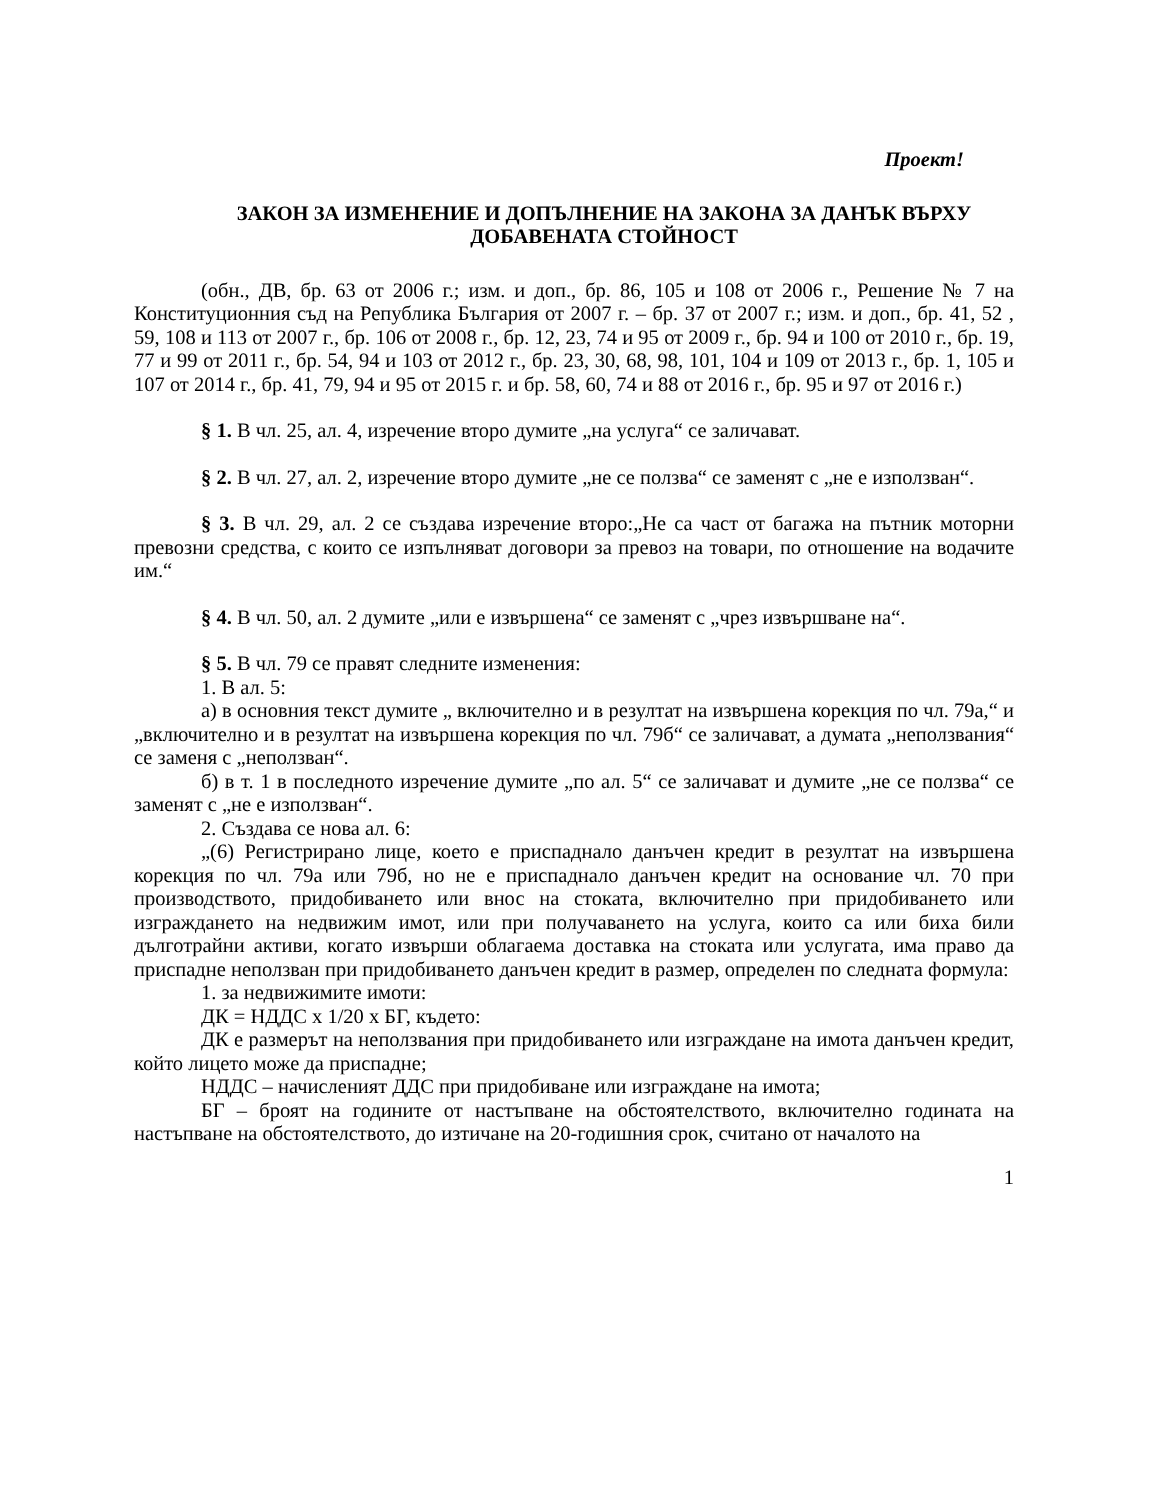Проект!
ЗАКОН ЗА ИЗМЕНЕНИЕ И ДОПЪЛНЕНИЕ НА ЗАКОНА ЗА ДАНЪК ВЪРХУ ДОБАВЕНАТА СТОЙНОСТ
(обн., ДВ, бр. 63 от 2006 г.; изм. и доп., бр. 86, 105 и 108 от 2006 г., Решение № 7 на Конституционния съд на Република България от 2007 г. – бр. 37 от 2007 г.; изм. и доп., бр. 41, 52 , 59, 108 и 113 от 2007 г., бр. 106 от 2008 г., бр. 12, 23, 74 и 95 от 2009 г., бр. 94 и 100 от 2010 г., бр. 19, 77 и 99 от 2011 г., бр. 54, 94 и 103 от 2012 г., бр. 23, 30, 68, 98, 101, 104 и 109 от 2013 г., бр. 1, 105 и 107 от 2014 г., бр. 41, 79, 94 и 95 от 2015 г. и бр. 58, 60, 74 и 88 от 2016 г., бр. 95 и 97 от 2016 г.)
§ 1. В чл. 25, ал. 4, изречение второ думите „на услуга“ се заличават.
§ 2. В чл. 27, ал. 2, изречение второ думите „не се ползва“ се заменят с „не е използван“.
§ 3. В чл. 29, ал. 2 се създава изречение второ:„Не са част от багажа на пътник моторни превозни средства, с които се изпълняват договори за превоз на товари, по отношение на водачите им.“
§ 4. В чл. 50, ал. 2 думите „или е извършена“ се заменят с „чрез извършване на“.
§ 5. В чл. 79 се правят следните изменения:
1. В ал. 5:
а) в основния текст думите „ включително и в резултат на извършена корекция по чл. 79а,“ и „включително и в резултат на извършена корекция по чл. 79б“ се заличават, а думата „неползвания“ се заменя с „неползван“.
б) в т. 1 в последното изречение думите „по ал. 5“ се заличават и думите „не се ползва“ се заменят с „не е използван“.
2. Създава се нова ал. 6:
„(6) Регистрирано лице, което е приспаднало данъчен кредит в резултат на извършена корекция по чл. 79а или 79б, но не е приспаднало данъчен кредит на основание чл. 70 при производството, придобиването или внос на стоката, включително при придобиването или изграждането на недвижим имот, или при получаването на услуга, които са или биха били дълготрайни активи, когато извърши облагаема доставка на стоката или услугата, има право да приспадне неползван при придобиването данъчен кредит в размер, определен по следната формула:
1. за недвижимите имоти:
ДК = НДДС х 1/20 х БГ, където:
ДК е размерът на неползвания при придобиването или изграждане на имота данъчен кредит, който лицето може да приспадне;
НДДС – начисленият ДДС при придобиване или изграждане на имота;
БГ – броят на годините от настъпване на обстоятелството, включително годината на настъпване на обстоятелството, до изтичане на 20-годишния срок, считано от началото на
1